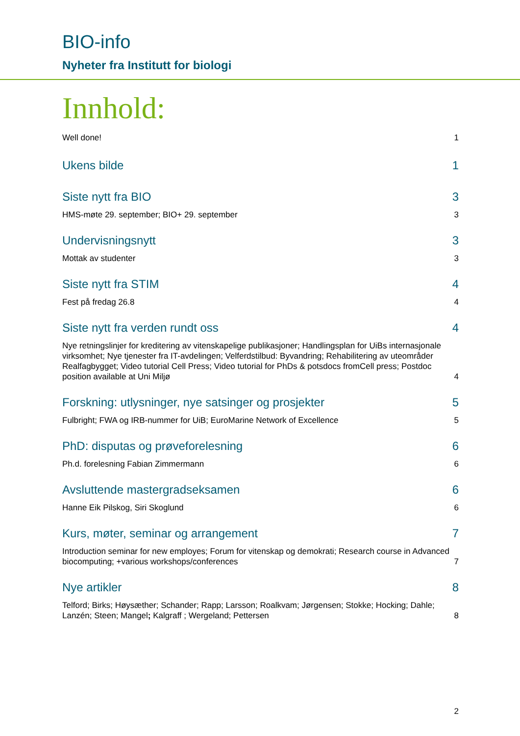BIO-info
Nyheter fra Institutt for biologi
Innhold:
Well done! 1
Ukens bilde 1
Siste nytt fra BIO 3
HMS-møte 29. september; BIO+ 29. september 3
Undervisningsnytt 3
Mottak av studenter 3
Siste nytt fra STIM 4
Fest på fredag 26.8 4
Siste nytt fra verden rundt oss 4
Nye retningslinjer for kreditering av vitenskapelige publikasjoner; Handlingsplan for UiBs internasjonale virksomhet; Nye tjenester fra IT-avdelingen; Velferdstilbud: Byvandring; Rehabilitering av uteområder Realfagbygget; Video tutorial Cell Press; Video tutorial for PhDs & potsdocs fromCell press; Postdoc position available at Uni Miljø 4
Forskning: utlysninger, nye satsinger og prosjekter 5
Fulbright; FWA og IRB-nummer for UiB; EuroMarine Network of Excellence 5
PhD: disputas og prøveforelesning 6
Ph.d. forelesning Fabian Zimmermann 6
Avsluttende mastergradseksamen 6
Hanne Eik Pilskog, Siri Skoglund 6
Kurs, møter, seminar og arrangement 7
Introduction seminar for new employes; Forum for vitenskap og demokrati; Research course in Advanced biocomputing; +various workshops/conferences 7
Nye artikler 8
Telford; Birks; Høysæther; Schander; Rapp; Larsson; Roalkvam; Jørgensen; Stokke; Hocking; Dahle; Lanzén; Steen; Mangel; Kalgraff ; Wergeland; Pettersen 8
2